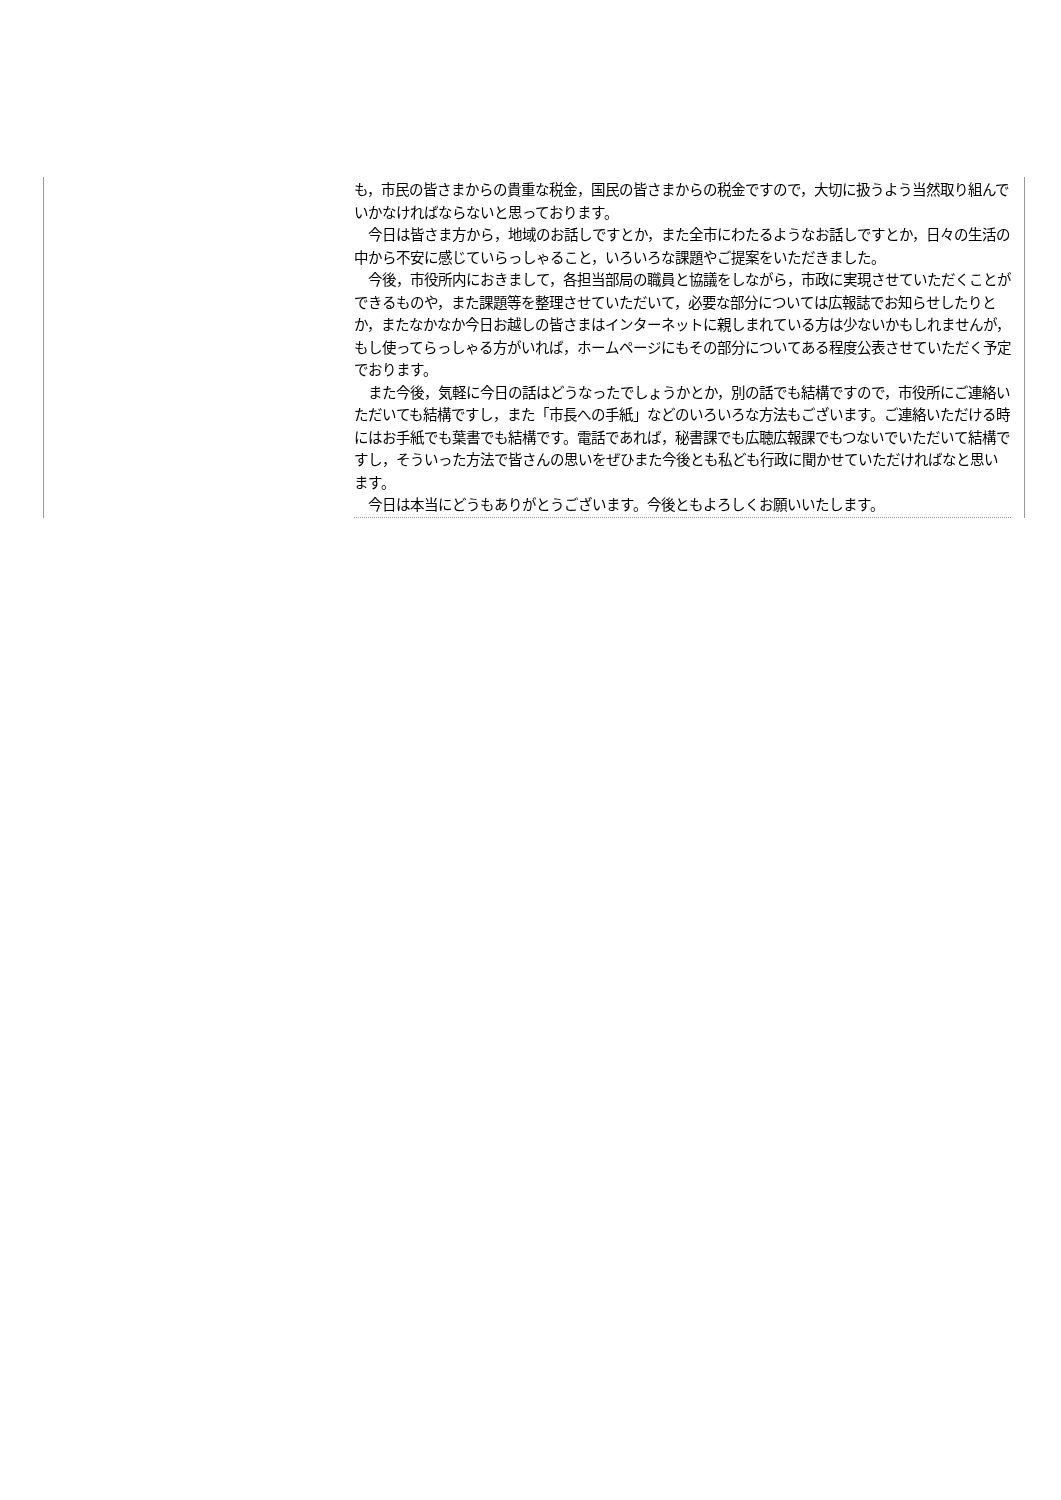| | も，市民の皆さまからの貴重な税金，国民の皆さまからの税金ですので，大切に扱うよう当然取り組んでいかなければならないと思っております。 今日は皆さま方から，地域のお話しですとか，また全市にわたるようなお話しですとか，日々の生活の中から不安に感じていらっしゃること，いろいろな課題やご提案をいただきました。 今後，市役所内におきまして，各担当部局の職員と協議をしながら，市政に実現させていただくことができるものや，また課題等を整理させていただいて，必要な部分については広報誌でお知らせしたりとか，またなかなか今日お越しの皆さまはインターネットに親しまれている方は少ないかもしれませんが，もし使ってらっしゃる方がいれば，ホームページにもその部分についてある程度公表させていただく予定でおります。 また今後，気軽に今日の話はどうなったでしょうかとか，別の話でも結構ですので，市役所にご連絡いただいても結構ですし，また「市長への手紙」などのいろいろな方法もございます。ご連絡いただける時にはお手紙でも葉書でも結構です。電話であれば，秘書課でも広聴広報課でもつないでいただいて結構ですし，そういった方法で皆さんの思いをぜひまた今後とも私ども行政に聞かせていただければなと思います。 今日は本当にどうもありがとうございます。今後ともよろしくお願いいたします。 |